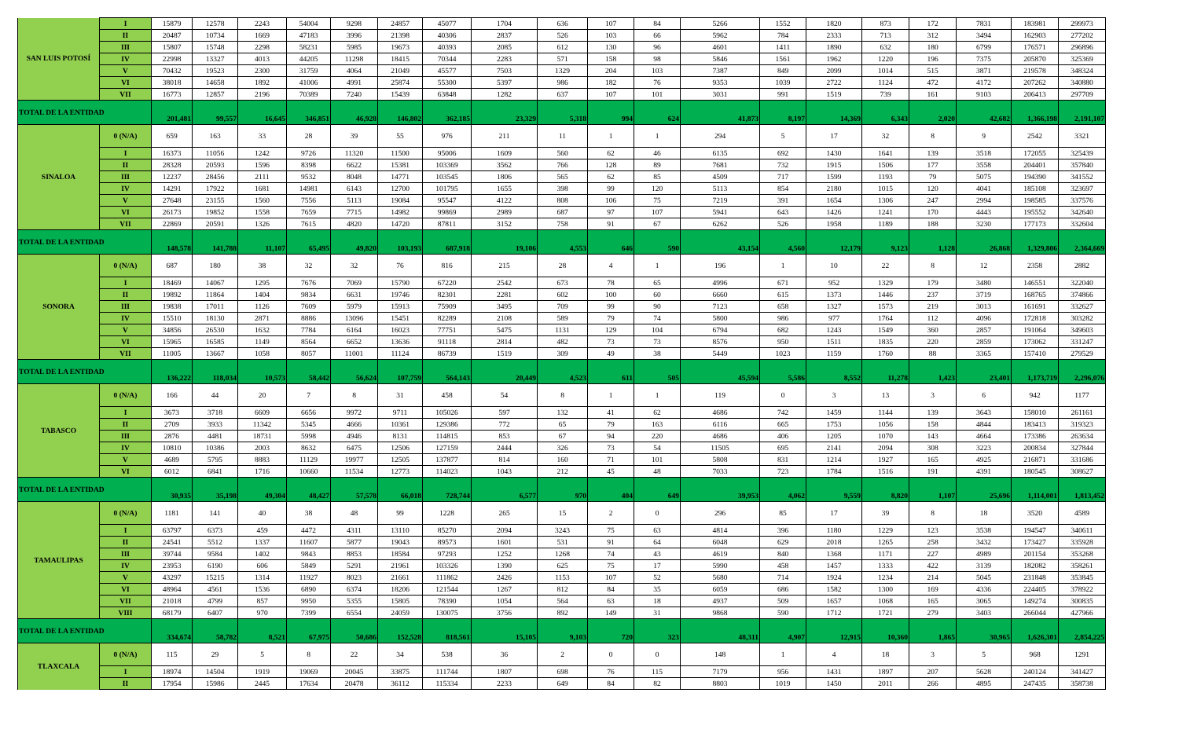| SAN LUIS POTOSÍ | I | 15879 | 12578 | 2243 | 54004 | 9298 | 24857 | 45077 | 1704 | 636 | 107 | 84 | 5266 | 1552 | 1820 | 873 | 172 | 7831 | 183981 | 299973 |
| | II | 20487 | 10734 | 1669 | 47183 | 3996 | 21398 | 40306 | 2837 | 526 | 103 | 66 | 5962 | 784 | 2333 | 713 | 312 | 3494 | 162903 | 277202 |
| | III | 15807 | 15748 | 2298 | 58231 | 5985 | 19673 | 40393 | 2085 | 612 | 130 | 96 | 4601 | 1411 | 1890 | 632 | 180 | 6799 | 176571 | 296896 |
| | IV | 22998 | 13327 | 4013 | 44205 | 11298 | 18415 | 70344 | 2283 | 571 | 158 | 98 | 5846 | 1561 | 1962 | 1220 | 196 | 7375 | 205870 | 325369 |
| | V | 70432 | 19523 | 2300 | 31759 | 4064 | 21049 | 45577 | 7503 | 1329 | 204 | 103 | 7387 | 849 | 2099 | 1014 | 515 | 3871 | 219578 | 348324 |
| | VI | 38018 | 14658 | 1892 | 41006 | 4991 | 25874 | 55300 | 5397 | 986 | 182 | 76 | 9353 | 1039 | 2722 | 1124 | 472 | 4172 | 207262 | 340880 |
| | VII | 16773 | 12857 | 2196 | 70389 | 7240 | 15439 | 63848 | 1282 | 637 | 107 | 101 | 3031 | 991 | 1519 | 739 | 161 | 9103 | 206413 | 297709 |
| TOTAL DE LA ENTIDAD | | 201,481 | 99,557 | 16,645 | 346,851 | 46,928 | 146,802 | 362,185 | 23,329 | 5,318 | 994 | 624 | 41,873 | 8,197 | 14,369 | 6,343 | 2,020 | 42,682 | 1,366,198 | 2,191,107 |
| SINALOA | 0 (N/A) | 659 | 163 | 33 | 28 | 39 | 55 | 976 | 211 | 11 | 1 | 1 | 294 | 5 | 17 | 32 | 8 | 9 | 2542 | 3321 |
| | I | 16373 | 11056 | 1242 | 9726 | 11320 | 11500 | 95006 | 1609 | 560 | 62 | 46 | 6135 | 692 | 1430 | 1641 | 139 | 3518 | 172055 | 325439 |
| | II | 28328 | 20593 | 1596 | 8398 | 6622 | 15381 | 103369 | 3562 | 766 | 128 | 89 | 7681 | 732 | 1915 | 1506 | 177 | 3558 | 204401 | 357840 |
| | III | 12237 | 28456 | 2111 | 9532 | 8048 | 14771 | 103545 | 1806 | 565 | 62 | 85 | 4509 | 717 | 1599 | 1193 | 79 | 5075 | 194390 | 341552 |
| | IV | 14291 | 17922 | 1681 | 14981 | 6143 | 12700 | 101795 | 1655 | 398 | 99 | 120 | 5113 | 854 | 2180 | 1015 | 120 | 4041 | 185108 | 323697 |
| | V | 27648 | 23155 | 1560 | 7556 | 5113 | 19084 | 95547 | 4122 | 808 | 106 | 75 | 7219 | 391 | 1654 | 1306 | 247 | 2994 | 198585 | 337576 |
| | VI | 26173 | 19852 | 1558 | 7659 | 7715 | 14982 | 99869 | 2989 | 687 | 97 | 107 | 5941 | 643 | 1426 | 1241 | 170 | 4443 | 195552 | 342640 |
| | VII | 22869 | 20591 | 1326 | 7615 | 4820 | 14720 | 87811 | 3152 | 758 | 91 | 67 | 6262 | 526 | 1958 | 1189 | 188 | 3230 | 177173 | 332604 |
| TOTAL DE LA ENTIDAD | | 148,578 | 141,788 | 11,107 | 65,495 | 49,820 | 103,193 | 687,918 | 19,106 | 4,553 | 646 | 590 | 43,154 | 4,560 | 12,179 | 9,123 | 1,128 | 26,868 | 1,329,806 | 2,364,669 |
| SONORA | 0 (N/A) | 687 | 180 | 38 | 32 | 32 | 76 | 816 | 215 | 28 | 4 | 1 | 196 | 1 | 10 | 22 | 8 | 12 | 2358 | 2882 |
| | I | 18469 | 14067 | 1295 | 7676 | 7069 | 15790 | 67220 | 2542 | 673 | 78 | 65 | 4996 | 671 | 952 | 1329 | 179 | 3480 | 146551 | 322040 |
| | II | 19892 | 11864 | 1404 | 9834 | 6631 | 19746 | 82301 | 2281 | 602 | 100 | 60 | 6660 | 615 | 1373 | 1446 | 237 | 3719 | 168765 | 374866 |
| | III | 19838 | 17011 | 1126 | 7609 | 5979 | 15913 | 75909 | 3495 | 709 | 99 | 90 | 7123 | 658 | 1327 | 1573 | 219 | 3013 | 161691 | 332627 |
| | IV | 15510 | 18130 | 2871 | 8886 | 13096 | 15451 | 82289 | 2108 | 589 | 79 | 74 | 5800 | 986 | 977 | 1764 | 112 | 4096 | 172818 | 303282 |
| | V | 34856 | 26530 | 1632 | 7784 | 6164 | 16023 | 77751 | 5475 | 1131 | 129 | 104 | 6794 | 682 | 1243 | 1549 | 360 | 2857 | 191064 | 349603 |
| | VI | 15965 | 16585 | 1149 | 8564 | 6652 | 13636 | 91118 | 2814 | 482 | 73 | 73 | 8576 | 950 | 1511 | 1835 | 220 | 2859 | 173062 | 331247 |
| | VII | 11005 | 13667 | 1058 | 8057 | 11001 | 11124 | 86739 | 1519 | 309 | 49 | 38 | 5449 | 1023 | 1159 | 1760 | 88 | 3365 | 157410 | 279529 |
| TOTAL DE LA ENTIDAD | | 136,222 | 118,034 | 10,573 | 58,442 | 56,624 | 107,759 | 564,143 | 20,449 | 4,523 | 611 | 505 | 45,594 | 5,586 | 8,552 | 11,278 | 1,423 | 23,401 | 1,173,719 | 2,296,076 |
| TABASCO | 0 (N/A) | 166 | 44 | 20 | 7 | 8 | 31 | 458 | 54 | 8 | 1 | 1 | 119 | 0 | 3 | 13 | 3 | 6 | 942 | 1177 |
| | I | 3673 | 3718 | 6609 | 6656 | 9972 | 9711 | 105026 | 597 | 132 | 41 | 62 | 4686 | 742 | 1459 | 1144 | 139 | 3643 | 158010 | 261161 |
| | II | 2709 | 3933 | 11342 | 5345 | 4666 | 10361 | 129386 | 772 | 65 | 79 | 163 | 6116 | 665 | 1753 | 1056 | 158 | 4844 | 183413 | 319323 |
| | III | 2876 | 4481 | 18731 | 5998 | 4946 | 8131 | 114815 | 853 | 67 | 94 | 220 | 4686 | 406 | 1205 | 1070 | 143 | 4664 | 173386 | 263634 |
| | IV | 10810 | 10386 | 2003 | 8632 | 6475 | 12506 | 127159 | 2444 | 326 | 73 | 54 | 11505 | 695 | 2141 | 2094 | 308 | 3223 | 200834 | 327844 |
| | V | 4689 | 5795 | 8883 | 11129 | 19977 | 12505 | 137877 | 814 | 160 | 71 | 101 | 5808 | 831 | 1214 | 1927 | 165 | 4925 | 216871 | 331686 |
| | VI | 6012 | 6841 | 1716 | 10660 | 11534 | 12773 | 114023 | 1043 | 212 | 45 | 48 | 7033 | 723 | 1784 | 1516 | 191 | 4391 | 180545 | 308627 |
| TOTAL DE LA ENTIDAD | | 30,935 | 35,198 | 49,304 | 48,427 | 57,578 | 66,018 | 728,744 | 6,577 | 970 | 404 | 649 | 39,953 | 4,062 | 9,559 | 8,820 | 1,107 | 25,696 | 1,114,001 | 1,813,452 |
| TAMAULIPAS | 0 (N/A) | 1181 | 141 | 40 | 38 | 48 | 99 | 1228 | 265 | 15 | 2 | 0 | 296 | 85 | 17 | 39 | 8 | 18 | 3520 | 4589 |
| | I | 63797 | 6373 | 459 | 4472 | 4311 | 13110 | 85270 | 2094 | 3243 | 75 | 63 | 4814 | 396 | 1180 | 1229 | 123 | 3538 | 194547 | 340611 |
| | II | 24541 | 5512 | 1337 | 11607 | 5877 | 19043 | 89573 | 1601 | 531 | 91 | 64 | 6048 | 629 | 2018 | 1265 | 258 | 3432 | 173427 | 335928 |
| | III | 39744 | 9584 | 1402 | 9843 | 8853 | 18584 | 97293 | 1252 | 1268 | 74 | 43 | 4619 | 840 | 1368 | 1171 | 227 | 4989 | 201154 | 353268 |
| | IV | 23953 | 6190 | 606 | 5849 | 5291 | 21961 | 103326 | 1390 | 625 | 75 | 17 | 5990 | 458 | 1457 | 1333 | 422 | 3139 | 182082 | 358261 |
| | V | 43297 | 15215 | 1314 | 11927 | 8023 | 21661 | 111862 | 2426 | 1153 | 107 | 52 | 5680 | 714 | 1924 | 1234 | 214 | 5045 | 231848 | 353845 |
| | VI | 48964 | 4561 | 1536 | 6890 | 6374 | 18206 | 121544 | 1267 | 812 | 84 | 35 | 6059 | 686 | 1582 | 1300 | 169 | 4336 | 224405 | 378922 |
| | VII | 21018 | 4799 | 857 | 9950 | 5355 | 15805 | 78390 | 1054 | 564 | 63 | 18 | 4937 | 509 | 1657 | 1068 | 165 | 3065 | 149274 | 300835 |
| | VIII | 68179 | 6407 | 970 | 7399 | 6554 | 24059 | 130075 | 3756 | 892 | 149 | 31 | 9868 | 590 | 1712 | 1721 | 279 | 3403 | 266044 | 427966 |
| TOTAL DE LA ENTIDAD | | 334,674 | 58,782 | 8,521 | 67,975 | 50,686 | 152,528 | 818,561 | 15,105 | 9,103 | 720 | 323 | 48,311 | 4,907 | 12,915 | 10,360 | 1,865 | 30,965 | 1,626,301 | 2,854,225 |
| TLAXCALA | 0 (N/A) | 115 | 29 | 5 | 8 | 22 | 34 | 538 | 36 | 2 | 0 | 0 | 148 | 1 | 4 | 18 | 3 | 5 | 968 | 1291 |
| | I | 18974 | 14504 | 1919 | 19069 | 20045 | 33875 | 111744 | 1807 | 698 | 76 | 115 | 7179 | 956 | 1431 | 1897 | 207 | 5628 | 240124 | 341427 |
| | II | 17954 | 15986 | 2445 | 17634 | 20478 | 36112 | 115334 | 2233 | 649 | 84 | 82 | 8803 | 1019 | 1450 | 2011 | 266 | 4895 | 247435 | 358738 |